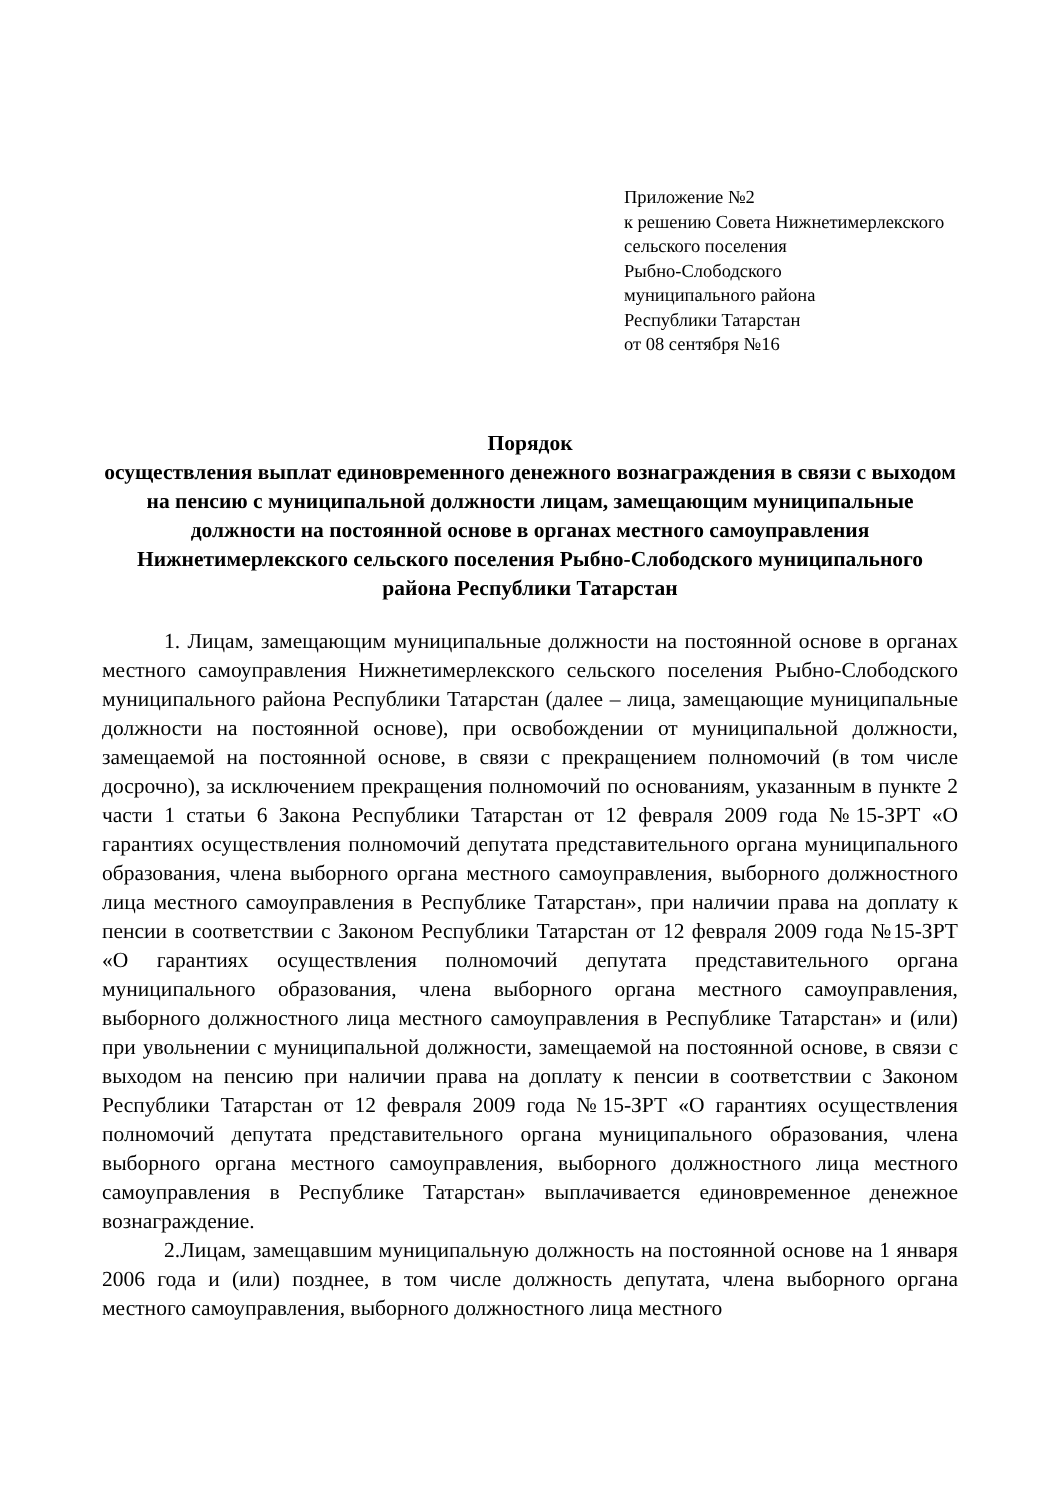Приложение №2
к решению Совета Нижнетимерлекского
сельского поселения
Рыбно-Слободского
муниципального района
Республики Татарстан
от 08 сентября №16
Порядок
осуществления выплат единовременного денежного вознаграждения в связи с выходом на пенсию с муниципальной должности лицам, замещающим муниципальные должности на постоянной основе в органах местного самоуправления Нижнетимерлекского сельского поселения Рыбно-Слободского муниципального района Республики Татарстан
1. Лицам, замещающим муниципальные должности на постоянной основе в органах местного самоуправления Нижнетимерлекского сельского поселения Рыбно-Слободского муниципального района Республики Татарстан (далее – лица, замещающие муниципальные должности на постоянной основе), при освобождении от муниципальной должности, замещаемой на постоянной основе, в связи с прекращением полномочий (в том числе досрочно), за исключением прекращения полномочий по основаниям, указанным в пункте 2 части 1 статьи 6 Закона Республики Татарстан от 12 февраля 2009 года №15-ЗРТ «О гарантиях осуществления полномочий депутата представительного органа муниципального образования, члена выборного органа местного самоуправления, выборного должностного лица местного самоуправления в Республике Татарстан», при наличии права на доплату к пенсии в соответствии с Законом Республики Татарстан от 12 февраля 2009 года №15-ЗРТ «О гарантиях осуществления полномочий депутата представительного органа муниципального образования, члена выборного органа местного самоуправления, выборного должностного лица местного самоуправления в Республике Татарстан» и (или) при увольнении с муниципальной должности, замещаемой на постоянной основе, в связи с выходом на пенсию при наличии права на доплату к пенсии в соответствии с Законом Республики Татарстан от 12 февраля 2009 года №15-ЗРТ «О гарантиях осуществления полномочий депутата представительного органа муниципального образования, члена выборного органа местного самоуправления, выборного должностного лица местного самоуправления в Республике Татарстан» выплачивается единовременное денежное вознаграждение.
2.Лицам, замещавшим муниципальную должность на постоянной основе на 1 января 2006 года и (или) позднее, в том числе должность депутата, члена выборного органа местного самоуправления, выборного должностного лица местного